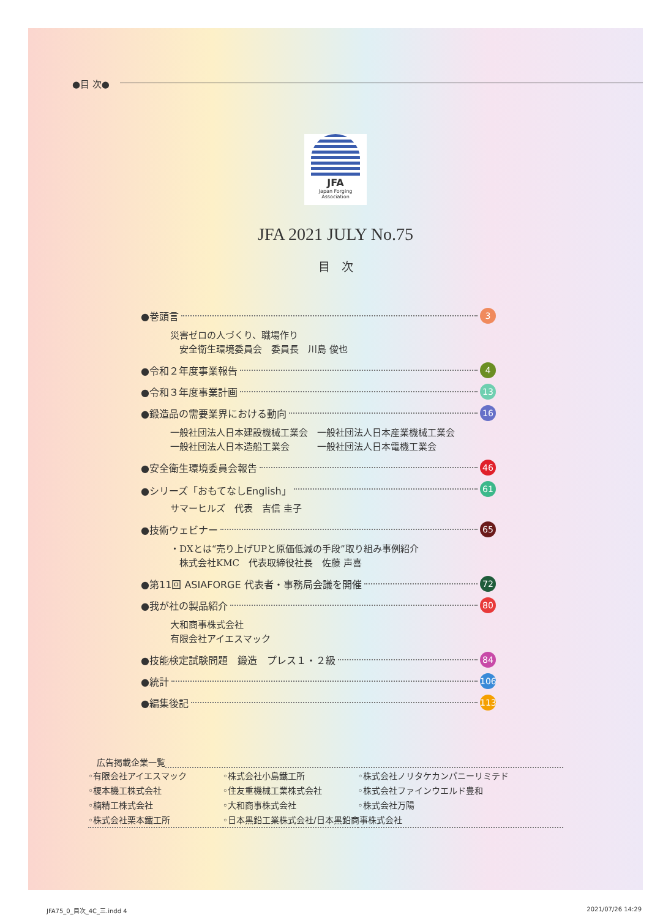●目 次●
JFA
Japan Forging Association
JFA 2021 JULY No.75
目　次
●巻頭言 3
災害ゼロの人づくり、職場作り
　安全衛生環境委員会　委員長　川島 俊也
●令和２年度事業報告 4
●令和３年度事業計画 13
●鍛造品の需要業界における動向 16
一般社団法人日本建設機械工業会　一般社団法人日本産業機械工業会
一般社団法人日本造船工業会　　　一般社団法人日本電機工業会
●安全衛生環境委員会報告 46
●シリーズ「おもてなしEnglish」 61
サマーヒルズ　代表　吉信 圭子
●技術ウェビナー 65
・DXとは“売り上げUPと原価低減の手段”取り組み事例紹介
　株式会社KMC　代表取締役社長　佐藤 声喜
●第11回 ASIAFORGE 代表者・事務局会議を開催 72
●我が社の製品紹介 80
大和商事株式会社
有限会社アイエスマック
●技能検定試験問題　鍛造　プレス１・２級 84
●統計 106
●編集後記 113
広告掲載企業一覧
| ◦有限会社アイエスマック | ◦株式会社小島鐵工所 | ◦株式会社ノリタケカンパニーリミテド |
| ◦榎本機工株式会社 | ◦住友重機械工業株式会社 | ◦株式会社ファインウエルド豊和 |
| ◦楠精工株式会社 | ◦大和商事株式会社 | ◦株式会社万陽 |
| ◦株式会社栗本鐵工所 | ◦日本黒鉛工業株式会社/日本黒鉛商事株式会社 | |
JFA75_0_目次_4C_三.indd 4 2021/07/26 14:29